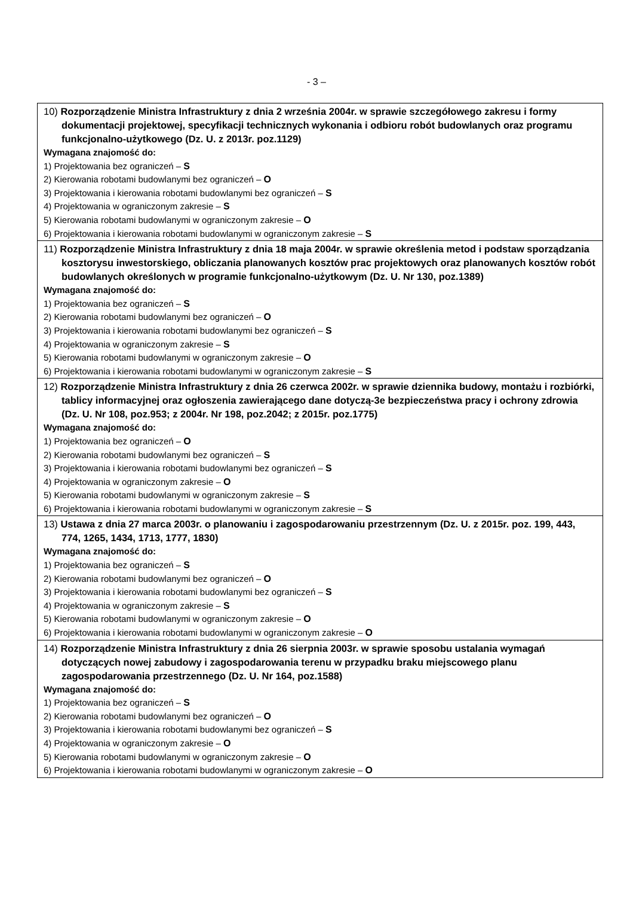- 3 –
| 10) Rozporządzenie Ministra Infrastruktury z dnia 2 września 2004r. w sprawie szczegółowego zakresu i formy dokumentacji projektowej, specyfikacji technicznych wykonania i odbioru robót budowlanych oraz programu funkcjonalno-użytkowego (Dz. U. z 2013r. poz.1129) Wymagana znajomość do: 1) Projektowania bez ograniczeń – S 2) Kierowania robotami budowlanymi bez ograniczeń – O 3) Projektowania i kierowania robotami budowlanymi bez ograniczeń – S 4) Projektowania w ograniczonym zakresie – S 5) Kierowania robotami budowlanymi w ograniczonym zakresie – O 6) Projektowania i kierowania robotami budowlanymi w ograniczonym zakresie – S |
| 11) Rozporządzenie Ministra Infrastruktury z dnia 18 maja 2004r. w sprawie określenia metod i podstaw sporządzania kosztorysu inwestorskiego, obliczania planowanych kosztów prac projektowych oraz planowanych kosztów robót budowlanych określonych w programie funkcjonalno-użytkowym (Dz. U. Nr 130, poz.1389) Wymagana znajomość do: 1) Projektowania bez ograniczeń – S 2) Kierowania robotami budowlanymi bez ograniczeń – O 3) Projektowania i kierowania robotami budowlanymi bez ograniczeń – S 4) Projektowania w ograniczonym zakresie – S 5) Kierowania robotami budowlanymi w ograniczonym zakresie – O 6) Projektowania i kierowania robotami budowlanymi w ograniczonym zakresie – S |
| 12) Rozporządzenie Ministra Infrastruktury z dnia 26 czerwca 2002r. w sprawie dziennika budowy, montażu i rozbiórki, tablicy informacyjnej oraz ogłoszenia zawierającego dane dotyczą-3e bezpieczeństwa pracy i ochrony zdrowia (Dz. U. Nr 108, poz.953; z 2004r. Nr 198, poz.2042; z 2015r. poz.1775) Wymagana znajomość do: 1) Projektowania bez ograniczeń – O 2) Kierowania robotami budowlanymi bez ograniczeń – S 3) Projektowania i kierowania robotami budowlanymi bez ograniczeń – S 4) Projektowania w ograniczonym zakresie – O 5) Kierowania robotami budowlanymi w ograniczonym zakresie – S 6) Projektowania i kierowania robotami budowlanymi w ograniczonym zakresie – S |
| 13) Ustawa z dnia 27 marca 2003r. o planowaniu i zagospodarowaniu przestrzennym (Dz. U. z 2015r. poz. 199, 443, 774, 1265, 1434, 1713, 1777, 1830) Wymagana znajomość do: 1) Projektowania bez ograniczeń – S 2) Kierowania robotami budowlanymi bez ograniczeń – O 3) Projektowania i kierowania robotami budowlanymi bez ograniczeń – S 4) Projektowania w ograniczonym zakresie – S 5) Kierowania robotami budowlanymi w ograniczonym zakresie – O 6) Projektowania i kierowania robotami budowlanymi w ograniczonym zakresie – O |
| 14) Rozporządzenie Ministra Infrastruktury z dnia 26 sierpnia 2003r. w sprawie sposobu ustalania wymagań dotyczących nowej zabudowy i zagospodarowania terenu w przypadku braku miejscowego planu zagospodarowania przestrzennego (Dz. U. Nr 164, poz.1588) Wymagana znajomość do: 1) Projektowania bez ograniczeń – S 2) Kierowania robotami budowlanymi bez ograniczeń – O 3) Projektowania i kierowania robotami budowlanymi bez ograniczeń – S 4) Projektowania w ograniczonym zakresie – O 5) Kierowania robotami budowlanymi w ograniczonym zakresie – O 6) Projektowania i kierowania robotami budowlanymi w ograniczonym zakresie – O |